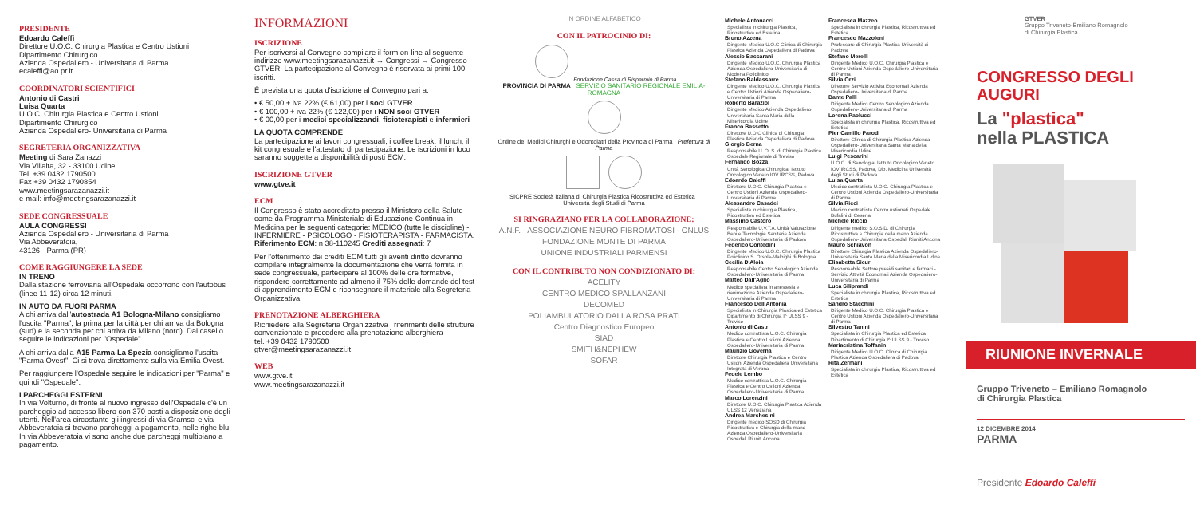PRESIDENTE
Edoardo Caleffi
Direttore U.O.C. Chirurgia Plastica e Centro Ustioni
Dipartimento Chirurgico
Azienda Ospedaliero - Universitaria di Parma
ecaleffi@ao.pr.it
COORDINATORI SCIENTIFICI
Antonio di Castri
Luisa Quarta
U.O.C. Chirurgia Plastica e Centro Ustioni
Dipartimento Chirurgico
Azienda Ospedaliero- Universitaria di Parma
SEGRETERIA ORGANIZZATIVA
Meeting di Sara Zanazzi
Via Villalta, 32 - 33100 Udine
Tel. +39 0432 1790500
Fax +39 0432 1790854
www.meetingsarazanazzi.it
e-mail: info@meetingsarazanazzi.it
SEDE CONGRESSUALE
AULA CONGRESSI
Azienda Ospedaliero - Universitaria di Parma
Via Abbeveratoia,
43126 - Parma (PR)
COME RAGGIUNGERE LA SEDE
IN TRENO
Dalla stazione ferroviaria all'Ospedale occorrono con l'autobus (linee 11-12) circa 12 minuti.
IN AUTO DA FUORI PARMA
A chi arriva dall'autostrada A1 Bologna-Milano consigliamo l'uscita "Parma", la prima per la città per chi arriva da Bologna (sud) e la seconda per chi arriva da Milano (nord). Dal casello seguire le indicazioni per "Ospedale".
A chi arriva dalla A15 Parma-La Spezia consigliamo l'uscita "Parma Ovest". Ci si trova direttamente sulla via Emilia Ovest.
Per raggiungere l'Ospedale seguire le indicazioni per "Parma" e quindi "Ospedale".
I PARCHEGGI ESTERNI
In via Volturno, di fronte al nuovo ingresso dell'Ospedale c'è un parcheggio ad accesso libero con 370 posti a disposizione degli utenti. Nell'area circostante gli ingressi di via Gramsci e via Abbeveratoia si trovano parcheggi a pagamento, nelle righe blu. In via Abbeveratoia vi sono anche due parcheggi multipiano a pagamento.
INFORMAZIONI
ISCRIZIONE
Per iscriversi al Convegno compilare il form on-line al seguente indirizzo www.meetingsarazanazzi.it → Congressi → Congresso GTVER. La partecipazione al Convegno è riservata ai primi 100 iscritti.
È prevista una quota d'iscrizione al Convegno pari a:
• € 50,00 + iva 22% (€ 61,00) per i soci GTVER
• € 100,00 + iva 22% (€ 122,00) per i NON soci GTVER
• € 00,00 per i medici specializzandi, fisioterapisti e infermieri
LA QUOTA COMPRENDE
La partecipazione ai lavori congressuali, i coffee break, il lunch, il kit congresuale e l'attestato di partecipazione. Le iscrizioni in loco saranno soggette a disponibilità di posti ECM.
ISCRIZIONE GTVER
www.gtve.it
ECM
Il Congresso è stato accreditato presso il Ministero della Salute come da Programma Ministeriale di Educazione Continua in Medicina per le seguenti categorie: MEDICO (tutte le discipline) - INFERMIERE - PSICOLOGO - FISIOTERAPISTA - FARMACISTA.
Riferimento ECM: n 38-110245 Crediti assegnati: 7
Per l'ottenimento dei crediti ECM tutti gli aventi diritto dovranno compilare integralmente la documentazione che verrà fornita in sede congressuale, partecipare al 100% delle ore formative, rispondere correttamente ad almeno il 75% delle domande del test di apprendimento ECM e riconsegnare il materiale alla Segreteria Organizzativa
PRENOTAZIONE ALBERGHIERA
Richiedere alla Segreteria Organizzativa i riferimenti delle strutture convenzionate e procedere alla prenotazione alberghiera
tel. +39 0432 1790500
gtver@meetingsarazanazzi.it
WEB
www.gtve.it
www.meetingsarazanazzi.it
IN ORDINE ALFABETICO
CON IL PATROCINIO DI:
Fondazione Cassa di Risparmio di Parma
PROVINCIA DI PARMA SERVIZIO SANITARIO REGIONALE EMILIA-ROMAGNA
Ordine dei Medici Chirurghi e Odontoiatri della Provincia di Parma Prefettura di Parma
SICPRE Società Italiana di Chirurgia Plastica Ricostruttiva ed Estetica Università degli Studi di Parma
SI RINGRAZIANO PER LA COLLABORAZIONE:
A.N.F. - ASSOCIAZIONE NEURO FIBROMATOSI - ONLUS
FONDAZIONE MONTE DI PARMA
UNIONE INDUSTRIALI PARMENSI
CON IL CONTRIBUTO NON CONDIZIONATO DI:
ACELITY
CENTRO MEDICO SPALLANZANI
DECOMED
POLIAMBULATORIO DALLA ROSA PRATI
Centro Diagnostico Europeo
SIAD
SMITH&NEPHEW
SOFAR
Michele Antonacci
Specialista in chirurgia Plastica, Ricostruttiva ed Estetica
Bruno Azzena
Dirigente Medico U.O.C Clinica di Chirurgia Plastica Azienda Ospedaliera di Padova
Alessio Baccarani
Dirigente Medico U.O.C. Chirurgia Plastica Azienda Ospedaliero-Universitaria di Modena Policlinico
Stefano Baldassarre
Dirigente Medico U.O.C. Chirurgia Plastica e Centro Ustioni Azienda Ospedaliero-Universitaria di Parma
Roberto Baraziol
Dirigente Medico Azienda Ospedaliero-Universitaria Santa Maria della Misericordia Udine
Franco Bassetto
Direttore U.O.C Clinica di Chirurgia Plastica Azienda Ospedaliera di Padova
Giorgio Berna
Responsabile U. O. S. di Chirurgia Plastica Ospedale Regionale di Treviso
Fernando Bozza
Unità Senologica Chirurgica, Istituto Oncologico Veneto IOV IRCSS, Padova
Edoardo Caleffi
Direttore U.O.C. Chirurgia Plastica e Centro Ustioni Azienda Ospedaliero-Universitaria di Parma
Alessandro Casadei
Specialista in chirurgia Plastica, Ricostruttiva ed Estetica
Massimo Castoro
Responsabile U.V.T.A. Unità Valutazione Beni e Tecnologie Sanitarie Azienda Ospedaliero-Universitaria di Padova
Federico Contedini
Dirigente Medico U.O.C. Chirurgia Plastica Policlinico S. Orsola-Malpighi di Bologna
Cecilia D'Aloia
Responsabile Centro Senologico Azienda Ospedaliero-Universitaria di Parma
Matteo Dall'Aglio
Medico specialista in anestesia e rianimazione Azienda Ospedaliero-Universitaria di Parma
Francesco Dell'Antonia
Specialista in Chirurgia Plastica ed Estetica Dipartimento di Chirurgia I^ ULSS 9 - Treviso
Antonio di Castri
Medico contrattista U.O.C. Chirurgia Plastica e Centro Ustioni Azienda Ospedaliero-Universitaria di Parma
Maurizio Governa
Direttore Chirurgia Plastica e Centro Ustioni Azienda Ospedaliera Universitaria Integrata di Verona
Fedele Lembo
Medico contrattista U.O.C. Chirurgia Plastica e Centro Ustioni Azienda Ospedaliero-Universitaria di Parma
Marco Lorenzini
Direttore U.O.C. Chirurgia Plastica Azienda ULSS 12 Veneziana
Andrea Marchesini
Dirigente medico SOSD di Chirurgia Ricostruttiva e Chirurgia della mano Azienda Ospedaliero-Universitaria Ospedali Riuniti Ancona
Francesca Mazzeo
Specialista in chirurgia Plastica, Ricostruttiva ed Estetica
Francesco Mazzoleni
Professore di Chirurgia Plastica Università di Padova
Stefano Merelli
Dirigente Medico U.O.C. Chirurgia Plastica e Centro Ustioni Azienda Ospedaliero-Universitaria di Parma
Silvia Orzi
Direttore Servizio Attività Economali Azienda Ospedaliero-Universitaria di Parma
Dante Palli
Dirigente Medico Centro Senologico Azienda Ospedaliero-Universitaria di Parma
Lorena Paolucci
Specialista in chirurgia Plastica, Ricostruttiva ed Estetica
Pier Camillo Parodi
Direttore Clinica di Chirurgia Plastica Azienda Ospedaliero-Universitaria Santa Maria della Misericordia Udine
Luigi Pescarini
U.O.C. di Senologia, Istituto Oncologico Veneto IOV IRCSS, Padova, Dip. Medicina Università degli Studi di Padova
Luisa Quarta
Medico contrattista U.O.C. Chirurgia Plastica e Centro Ustioni Azienda Ospedaliero-Universitaria di Parma
Silvia Ricci
Medico contrattista Centro ustionati Ospedale Bufalini di Cesena
Michele Riccio
Dirigente medico S.O.S.D. di Chirurgia Ricostruttiva e Chirurgia della mano Azienda Ospedaliero-Universitaria Ospedali Riuniti Ancona
Mauro Schiavon
Direttore Chirurgia Plastica Azienda Ospedaliero-Universitaria Santa Maria della Misericordia Udine
Elisabetta Sicuri
Responsabile Settore presidi sanitari e farmaci - Servizio Attività Economali Azienda Ospedaliero-Universitaria di Parma
Luca Siliprandi
Specialista in chirurgia Plastica, Ricostruttiva ed Estetica
Sandro Stacchini
Dirigente Medico U.O.C. Chirurgia Plastica e Centro Ustioni Azienda Ospedaliero-Universitaria di Parma
Silvestro Tanini
Specialista in Chirurgia Plastica ed Estetica Dipartimento di Chirurgia I^ ULSS 9 - Treviso
Mariacristina Toffanin
Dirigente Medico U.O.C. Clinica di Chirurgia Plastica Azienda Ospedaliera di Padova
Rita Zermani
Specialista in chirurgia Plastica, Ricostruttiva ed Estetica
GTVER
Gruppo Triveneto-Emiliano Romagnolo
di Chirurgia Plastica
CONGRESSO DEGLI AUGURI
La "plastica"
nella PLASTICA
RIUNIONE INVERNALE
Gruppo Triveneto – Emiliano Romagnolo
di Chirurgia Plastica
12 DICEMBRE 2014
PARMA
Presidente Edoardo Caleffi